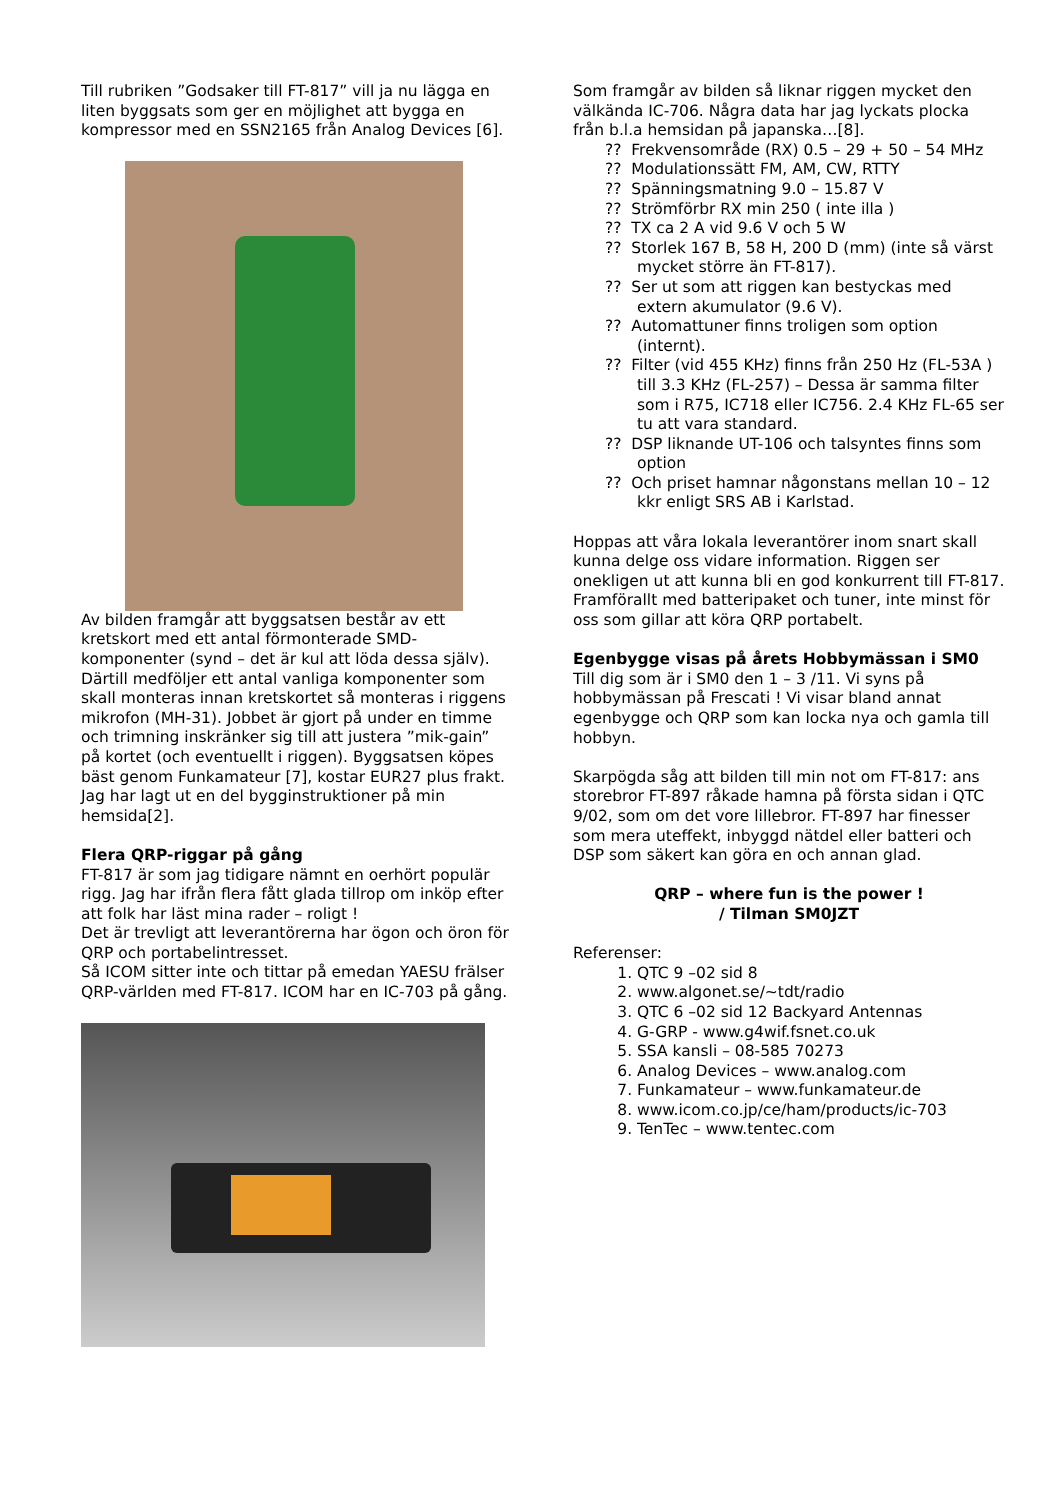Till rubriken ”Godsaker till FT-817” vill ja nu lägga en liten byggsats som ger en möjlighet att bygga en kompressor med en SSN2165 från Analog Devices [6].
Av bilden framgår att byggsatsen består av ett kretskort med ett antal förmonterade SMD-komponenter (synd – det är kul att löda dessa själv). Därtill medföljer ett antal vanliga komponenter som skall monteras innan kretskortet så monteras i riggens mikrofon (MH-31). Jobbet är gjort på under en timme och trimning inskränker sig till att justera ”mik-gain” på kortet (och eventuellt i riggen). Byggsatsen köpes bäst genom Funkamateur [7], kostar EUR27 plus frakt. Jag har lagt ut en del bygginstruktioner på min hemsida[2].
Flera QRP-riggar på gång
FT-817 är som jag tidigare nämnt en oerhört populär rigg. Jag har ifrån flera fått glada tillrop om inköp efter att folk har läst mina rader – roligt !
Det är trevligt att leverantörerna har ögon och öron för QRP och portabelintresset.
Så ICOM sitter inte och tittar på emedan YAESU frälser QRP-världen med FT-817. ICOM har en IC-703 på gång.
Som framgår av bilden så liknar riggen mycket den välkända IC-706. Några data har jag lyckats plocka från b.l.a hemsidan på japanska…[8].
?? Frekvensområde (RX) 0.5 – 29 + 50 – 54 MHz
?? Modulationssätt FM, AM, CW, RTTY
?? Spänningsmatning 9.0 – 15.87 V
?? Strömförbr RX min 250 ( inte illa )
?? TX ca 2 A vid 9.6 V och 5 W
?? Storlek 167 B, 58 H, 200 D (mm) (inte så värst mycket större än FT-817).
?? Ser ut som att riggen kan bestyckas med extern akumulator (9.6 V).
?? Automattuner finns troligen som option (internt).
?? Filter (vid 455 KHz) finns från 250 Hz (FL-53A ) till 3.3 KHz (FL-257) – Dessa är samma filter som i R75, IC718 eller IC756. 2.4 KHz FL-65 ser tu att vara standard.
?? DSP liknande UT-106 och talsyntes finns som option
?? Och priset hamnar någonstans mellan 10 – 12 kkr enligt SRS AB i Karlstad.
Hoppas att våra lokala leverantörer inom snart skall kunna delge oss vidare information. Riggen ser onekligen ut att kunna bli en god konkurrent till FT-817. Framförallt med batteripaket och tuner, inte minst för oss som gillar att köra QRP portabelt.
Egenbygge visas på årets Hobbymässan i SM0
Till dig som är i SM0 den 1 – 3 /11. Vi syns på hobbymässan på Frescati ! Vi visar bland annat egenbygge och QRP som kan locka nya och gamla till hobbyn.
Skarpögda såg att bilden till min not om FT-817: ans storebror FT-897 råkade hamna på första sidan i QTC 9/02, som om det vore lillebror. FT-897 har finesser som mera uteffekt, inbyggd nätdel eller batteri och DSP som säkert kan göra en och annan glad.
QRP – where fun is the power !
/ Tilman SM0JZT
Referenser:
1. QTC 9 –02 sid 8
2. www.algonet.se/~tdt/radio
3. QTC 6 –02 sid 12 Backyard Antennas
4. G-GRP - www.g4wif.fsnet.co.uk
5. SSA kansli – 08-585 70273
6. Analog Devices – www.analog.com
7. Funkamateur – www.funkamateur.de
8. www.icom.co.jp/ce/ham/products/ic-703
9. TenTec – www.tentec.com